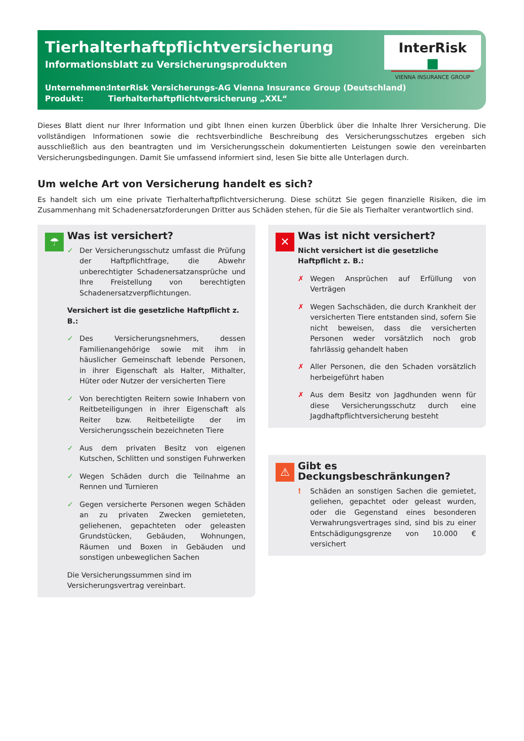Tierhalterhaftpflichtversicherung
Informationsblatt zu Versicherungsprodukten
Unternehmen: InterRisk Versicherungs-AG Vienna Insurance Group (Deutschland)
Produkt: Tierhalterhaftpflichtversicherung „XXL“
InterRisk ■
VIENNA INSURANCE GROUP
Dieses Blatt dient nur Ihrer Information und gibt Ihnen einen kurzen Überblick über die Inhalte Ihrer Versicherung. Die vollständigen Informationen sowie die rechtsverbindliche Beschreibung des Versicherungsschutzes ergeben sich ausschließlich aus den beantragten und im Versicherungsschein dokumentierten Leistungen sowie den vereinbarten Versicherungsbedingungen. Damit Sie umfassend informiert sind, lesen Sie bitte alle Unterlagen durch.
Um welche Art von Versicherung handelt es sich?
Es handelt sich um eine private Tierhalterhaftpflichtversicherung. Diese schützt Sie gegen finanzielle Risiken, die im Zusammenhang mit Schadenersatzforderungen Dritter aus Schäden stehen, für die Sie als Tierhalter verantwortlich sind.
☂
Was ist versichert?
✓ Der Versicherungsschutz umfasst die Prüfung der Haftpflichtfrage, die Abwehr unberechtigter Schadenersatzansprüche und Ihre Freistellung von berechtigten Schadenersatzverpflichtungen.
Versichert ist die gesetzliche Haftpflicht z. B.:
✓ Des Versicherungsnehmers, dessen Familienangehörige sowie mit ihm in häuslicher Gemeinschaft lebende Personen, in ihrer Eigenschaft als Halter, Mithalter, Hüter oder Nutzer der versicherten Tiere
✓ Von berechtigten Reitern sowie Inhabern von Reitbeteiligungen in ihrer Eigenschaft als Reiter bzw. Reitbeteiligte der im Versicherungsschein bezeichneten Tiere
✓ Aus dem privaten Besitz von eigenen Kutschen, Schlitten und sonstigen Fuhrwerken
✓ Wegen Schäden durch die Teilnahme an Rennen und Turnieren
✓ Gegen versicherte Personen wegen Schäden an zu privaten Zwecken gemieteten, geliehenen, gepachteten oder geleasten Grundstücken, Gebäuden, Wohnungen, Räumen und Boxen in Gebäuden und sonstigen unbeweglichen Sachen
Die Versicherungssummen sind im Versicherungsvertrag vereinbart.
✕
Was ist nicht versichert?
Nicht versichert ist die gesetzliche Haftpflicht z. B.:
✗ Wegen Ansprüchen auf Erfüllung von Verträgen
✗ Wegen Sachschäden, die durch Krankheit der versicherten Tiere entstanden sind, sofern Sie nicht beweisen, dass die versicherten Personen weder vorsätzlich noch grob fahrlässig gehandelt haben
✗ Aller Personen, die den Schaden vorsätzlich herbeigeführt haben
✗ Aus dem Besitz von Jagdhunden wenn für diese Versicherungsschutz durch eine Jagdhaftpflichtversicherung besteht
⚠
Gibt es Deckungsbeschränkungen?
! Schäden an sonstigen Sachen die gemietet, geliehen, gepachtet oder geleast wurden, oder die Gegenstand eines besonderen Verwahrungsvertrages sind, sind bis zu einer Entschädigungsgrenze von 10.000 € versichert